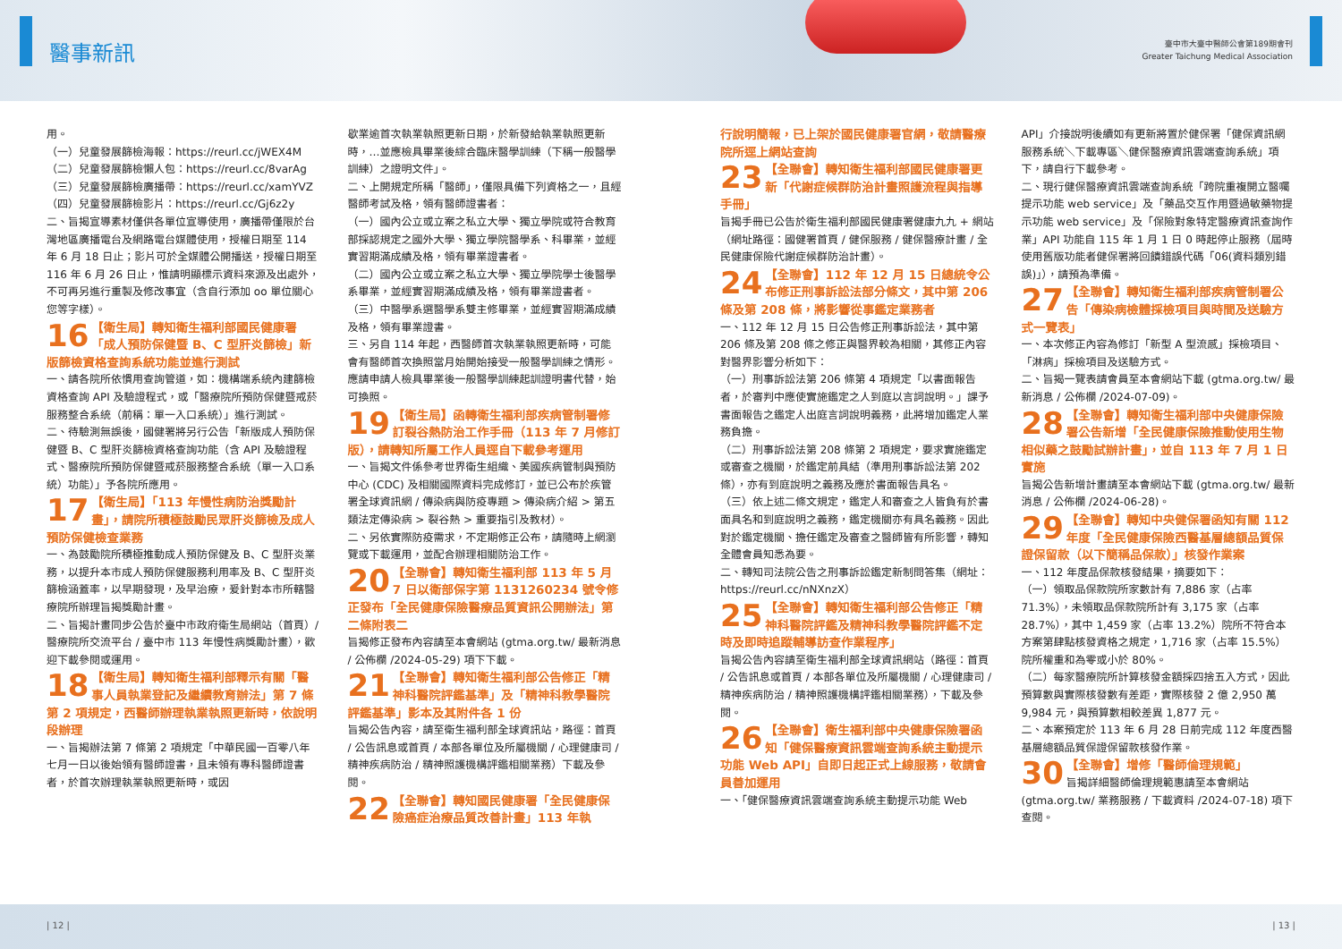醫事新訊
臺中市大臺中醫師公會第189期會刊
Greater Taichung Medical Association
用。
（一）兒童發展篩檢海報：https://reurl.cc/jWEX4M
（二）兒童發展篩檢懶人包：https://reurl.cc/8varAg
（三）兒童發展篩檢廣播帶：https://reurl.cc/xamYVZ
（四）兒童發展篩檢影片：https://reurl.cc/Gj6z2y
二、旨揭宣導素材僅供各單位宣導使用，廣播帶僅限於台灣地區廣播電台及網路電台媒體使用，授權日期至 114 年 6 月 18 日止；影片可於全媒體公開播送，授權日期至 116 年 6 月 26 日止，惟請明顯標示資料來源及出處外，不可再另進行重製及修改事宜（含自行添加 oo 單位關心您等字樣）。
16 【衛生局】轉知衛生福利部國民健康署「成人預防保健暨 B、C 型肝炎篩檢」新版篩檢資格查詢系統功能並進行測試
一、請各院所依慣用查詢管道，如：機構端系統內建篩檢資格查詢 API 及驗證程式，或「醫療院所預防保健暨戒菸服務整合系統（前稱：單一入口系統）」進行測試。
二、待驗測無誤後，國健署將另行公告「新版成人預防保健暨 B、C 型肝炎篩檢資格查詢功能（含 API 及驗證程式、醫療院所預防保健暨戒菸服務整合系統（單一入口系統）功能）」予各院所應用。
17 【衛生局】「113 年慢性病防治獎勵計畫」，請院所積極鼓勵民眾肝炎篩檢及成人預防保健檢查業務
一、為鼓勵院所積極推動成人預防保健及 B、C 型肝炎業務，以提升本市成人預防保健服務利用率及 B、C 型肝炎篩檢涵蓋率，以早期發現，及早治療，爰針對本市所轄醫療院所辦理旨揭獎勵計畫。
二、旨揭計畫同步公告於臺中市政府衛生局網站（首頁）/ 醫療院所交流平台 / 臺中市 113 年慢性病獎勵計畫），歡迎下載參閱或運用。
18 【衛生局】轉知衛生福利部釋示有關「醫事人員執業登記及繼續教育辦法」第 7 條第 2 項規定，西醫師辦理執業執照更新時，依說明段辦理
一、旨揭辦法第 7 條第 2 項規定「中華民國一百零八年七月一日以後始領有醫師證書，且未領有專科醫師證書者，於首次辦理執業執照更新時，或因
歇業逾首次執業執照更新日期，於新發給執業執照更新時，…並應檢具畢業後綜合臨床醫學訓練（下稱一般醫學訓練）之證明文件」。
二、上開規定所稱「醫師」，僅限具備下列資格之一，且經醫師考試及格，領有醫師證書者：
（一）國內公立或立案之私立大學、獨立學院或符合教育部採認規定之國外大學、獨立學院醫學系、科畢業，並經實習期滿成績及格，領有畢業證書者。
（二）國內公立或立案之私立大學、獨立學院學士後醫學系畢業，並經實習期滿成績及格，領有畢業證書者。
（三）中醫學系選醫學系雙主修畢業，並經實習期滿成績及格，領有畢業證書。
三、另自 114 年起，西醫師首次執業執照更新時，可能會有醫師首次換照當月始開始接受一般醫學訓練之情形。應請申請人檢具畢業後一般醫學訓練起訓證明書代替，始可換照。
19 【衛生局】函轉衛生福利部疾病管制署修訂裂谷熱防治工作手冊（113 年 7 月修訂版），請轉知所屬工作人員逕自下載參考運用
一、旨揭文件係參考世界衛生組織、美國疾病管制與預防中心 (CDC) 及相關國際資料完成修訂，並已公布於疾管署全球資訊網 / 傳染病與防疫專題 > 傳染病介紹 > 第五類法定傳染病 > 裂谷熱 > 重要指引及教材）。
二、另依實際防疫需求，不定期修正公布，請隨時上網瀏覽或下載運用，並配合辦理相關防治工作。
20 【全聯會】轉知衛生福利部 113 年 5 月 7 日以衛部保字第 1131260234 號令修正發布「全民健康保險醫療品質資訊公開辦法」第二條附表二
旨揭修正發布內容請至本會網站 (gtma.org.tw/ 最新消息 / 公佈欄 /2024-05-29) 項下下載。
21 【全聯會】轉知衛生福利部公告修正「精神科醫院評鑑基準」及「精神科教學醫院評鑑基準」影本及其附件各 1 份
旨揭公告內容，請至衛生福利部全球資訊站，路徑：首頁 / 公告訊息或首頁 / 本部各單位及所屬機關 / 心理健康司 / 精神疾病防治 / 精神照護機構評鑑相關業務）下載及參閱。
22 【全聯會】轉知國民健康署「全民健康保險癌症治療品質改善計畫」113 年執
行說明簡報，已上架於國民健康署官網，敬請醫療院所逕上網站查詢
23 【全聯會】轉知衛生福利部國民健康署更新「代謝症候群防治計畫照護流程與指導手冊」
旨揭手冊已公告於衛生福利部國民健康署健康九九 + 網站（網址路徑：國健署首頁 / 健保服務 / 健保醫療計畫 / 全民健康保險代謝症候群防治計畫）。
24 【全聯會】112 年 12 月 15 日總統令公布修正刑事訴訟法部分條文，其中第 206 條及第 208 條，將影響從事鑑定業務者
一、112 年 12 月 15 日公告修正刑事訴訟法，其中第 206 條及第 208 條之修正與醫界較為相關，其修正內容對醫界影響分析如下：
（一）刑事訴訟法第 206 條第 4 項規定「以書面報告者，於審判中應使實施鑑定之人到庭以言詞說明。」課予書面報告之鑑定人出庭言詞說明義務，此將增加鑑定人業務負擔。
（二）刑事訴訟法第 208 條第 2 項規定，要求實施鑑定或審查之機關，於鑑定前具結（準用刑事訴訟法第 202 條），亦有到庭說明之義務及應於書面報告具名。
（三）依上述二條文規定，鑑定人和審查之人皆負有於書面具名和到庭說明之義務，鑑定機關亦有具名義務。因此對於鑑定機關、擔任鑑定及審查之醫師皆有所影響，轉知全體會員知悉為要。
二、轉知司法院公告之刑事訴訟鑑定新制問答集（網址：https://reurl.cc/nNXnzX）
25 【全聯會】轉知衛生福利部公告修正「精神科醫院評鑑及精神科教學醫院評鑑不定時及即時追蹤輔導訪查作業程序」
旨揭公告內容請至衛生福利部全球資訊網站（路徑：首頁 / 公告訊息或首頁 / 本部各單位及所屬機關 / 心理健康司 / 精神疾病防治 / 精神照護機構評鑑相關業務），下載及參閱。
26 【全聯會】衛生福利部中央健康保險署函知「健保醫療資訊雲端查詢系統主動提示功能 Web API」自即日起正式上線服務，敬請會員善加運用
一、「健保醫療資訊雲端查詢系統主動提示功能 Web
API」介接說明後續如有更新將置於健保署「健保資訊網服務系統＼下載專區＼健保醫療資訊雲端查詢系統」項下，請自行下載參考。
二、現行健保醫療資訊雲端查詢系統「跨院重複開立醫囑提示功能 web service」及「藥品交互作用暨過敏藥物提示功能 web service」及「保險對象特定醫療資訊查詢作業」API 功能自 115 年 1 月 1 日 0 時起停止服務（屆時使用舊版功能者健保署將回饋錯誤代碼「06(資料類別錯誤)」），請預為準備。
27 【全聯會】轉知衛生福利部疾病管制署公告「傳染病檢體採檢項目與時間及送驗方式一覽表」
一、本次修正內容為修訂「新型 A 型流感」採檢項目、「淋病」採檢項目及送驗方式。
二、旨揭一覽表請會員至本會網站下載 (gtma.org.tw/ 最新消息 / 公佈欄 /2024-07-09)。
28 【全聯會】轉知衛生福利部中央健康保險署公告新增「全民健康保險推動使用生物相似藥之鼓勵試辦計畫」，並自 113 年 7 月 1 日實施
旨揭公告新增計畫請至本會網站下載 (gtma.org.tw/ 最新消息 / 公佈欄 /2024-06-28)。
29 【全聯會】轉知中央健保署函知有關 112 年度「全民健康保險西醫基層總額品質保證保留款（以下簡稱品保款）」核發作業案
一、112 年度品保款核發結果，摘要如下：
（一）領取品保款院所家數計有 7,886 家（占率 71.3%），未領取品保款院所計有 3,175 家（占率 28.7%），其中 1,459 家（占率 13.2%）院所不符合本方案第肆點核發資格之規定，1,716 家（占率 15.5%）院所權重和為零或小於 80%。
（二）每家醫療院所計算核發金額採四捨五入方式，因此預算數與實際核發數有差距，實際核發 2 億 2,950 萬 9,984 元，與預算數相較差異 1,877 元。
二、本案預定於 113 年 6 月 28 日前完成 112 年度西醫基層總額品質保證保留款核發作業。
30 【全聯會】增修「醫師倫理規範」
旨揭詳細醫師倫理規範惠請至本會網站 (gtma.org.tw/ 業務服務 / 下載資料 /2024-07-18) 項下查閱。
| 12 | | 13 |